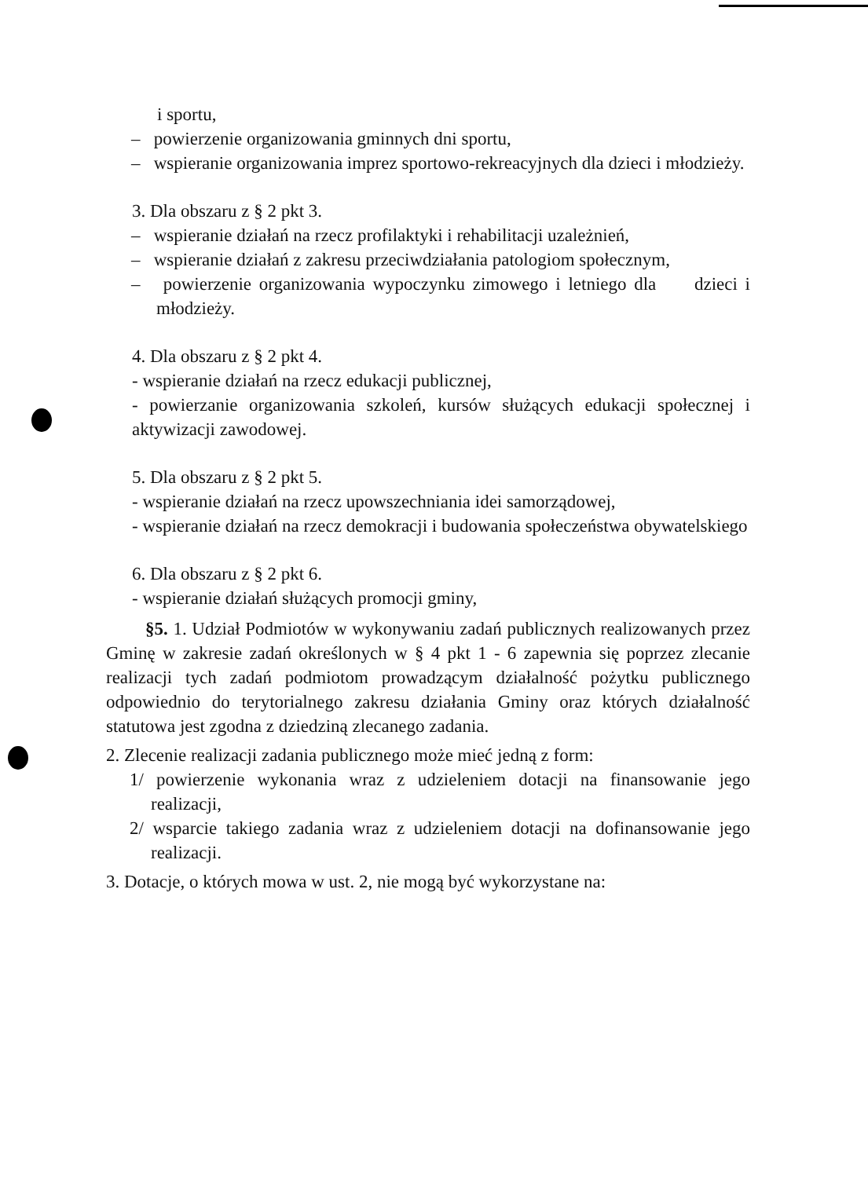i sportu,
– powierzenie organizowania gminnych dni sportu,
– wspieranie organizowania imprez sportowo-rekreacyjnych dla dzieci i młodzieży.
3. Dla obszaru z § 2 pkt 3.
– wspieranie działań na rzecz profilaktyki i rehabilitacji uzależnień,
– wspieranie działań z zakresu przeciwdziałania patologiom społecznym,
– powierzenie organizowania wypoczynku zimowego i letniego dla dzieci i młodzieży.
4. Dla obszaru z § 2 pkt 4.
- wspieranie działań na rzecz edukacji publicznej,
- powierzanie organizowania szkoleń, kursów służących edukacji społecznej i aktywizacji zawodowej.
5. Dla obszaru z § 2 pkt 5.
- wspieranie działań na rzecz upowszechniania idei samorządowej,
- wspieranie działań na rzecz demokracji i budowania społeczeństwa obywatelskiego
6. Dla obszaru z § 2 pkt 6.
- wspieranie działań służących promocji gminy,
§5. 1. Udział Podmiotów w wykonywaniu zadań publicznych realizowanych przez Gminę w zakresie zadań określonych w § 4 pkt 1 - 6 zapewnia się poprzez zlecanie realizacji tych zadań podmiotom prowadzącym działalność pożytku publicznego odpowiednio do terytorialnego zakresu działania Gminy oraz których działalność statutowa jest zgodna z dziedziną zlecanego zadania.
2. Zlecenie realizacji zadania publicznego może mieć jedną z form:
1/ powierzenie wykonania wraz z udzieleniem dotacji na finansowanie jego realizacji,
2/ wsparcie takiego zadania wraz z udzieleniem dotacji na dofinansowanie jego realizacji.
3. Dotacje, o których mowa w ust. 2, nie mogą być wykorzystane na: